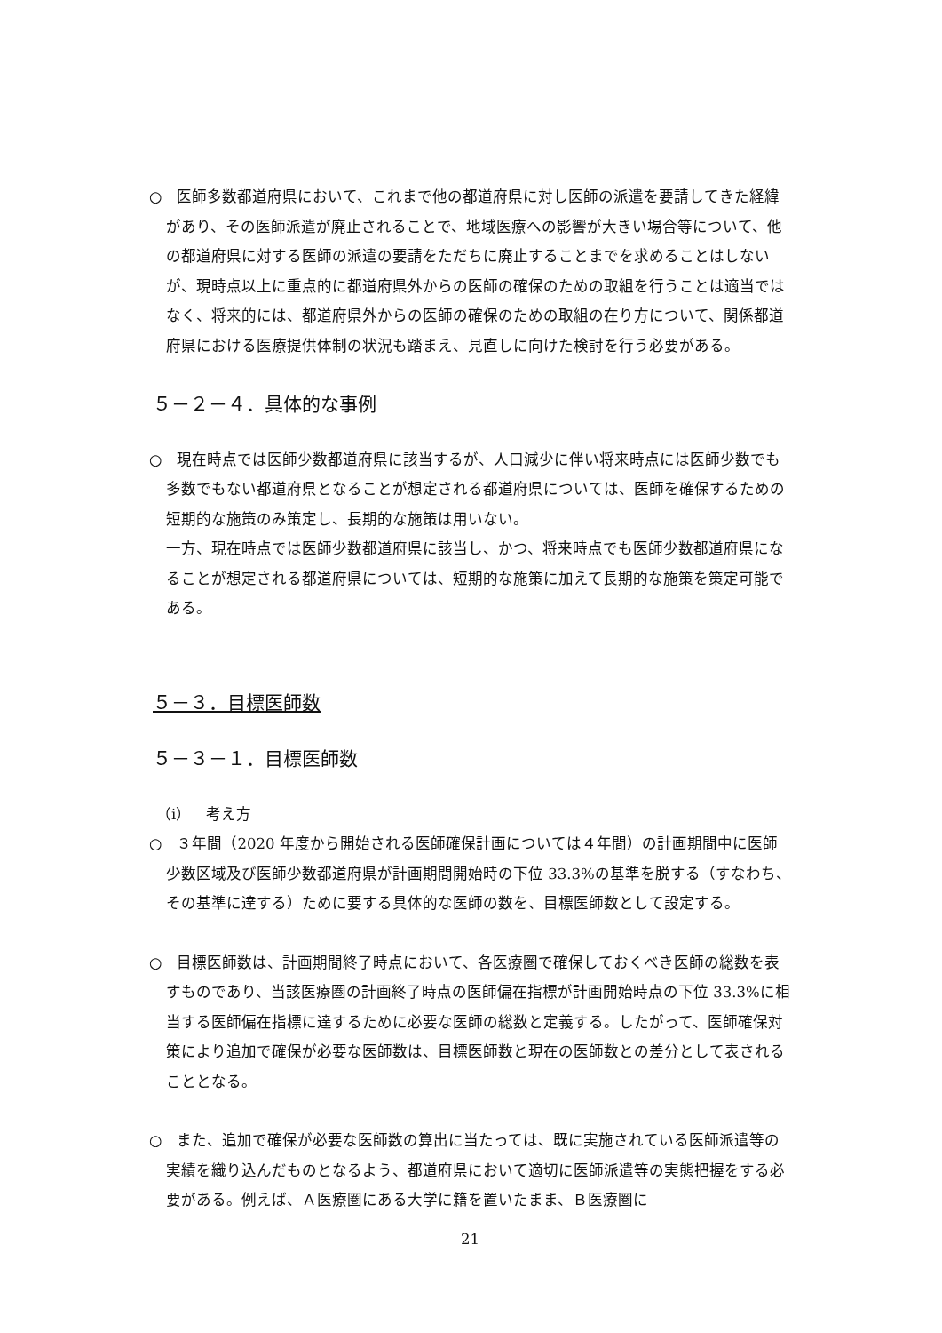○　医師多数都道府県において、これまで他の都道府県に対し医師の派遣を要請してきた経緯があり、その医師派遣が廃止されることで、地域医療への影響が大きい場合等について、他の都道府県に対する医師の派遣の要請をただちに廃止することまでを求めることはしないが、現時点以上に重点的に都道府県外からの医師の確保のための取組を行うことは適当ではなく、将来的には、都道府県外からの医師の確保のための取組の在り方について、関係都道府県における医療提供体制の状況も踏まえ、見直しに向けた検討を行う必要がある。
５－２－４．具体的な事例
○　現在時点では医師少数都道府県に該当するが、人口減少に伴い将来時点には医師少数でも多数でもない都道府県となることが想定される都道府県については、医師を確保するための短期的な施策のみ策定し、長期的な施策は用いない。
一方、現在時点では医師少数都道府県に該当し、かつ、将来時点でも医師少数都道府県になることが想定される都道府県については、短期的な施策に加えて長期的な施策を策定可能である。
５－３．目標医師数
５－３－１．目標医師数
（ⅰ）　考え方
○　３年間（2020 年度から開始される医師確保計画については４年間）の計画期間中に医師少数区域及び医師少数都道府県が計画期間開始時の下位 33.3%の基準を脱する（すなわち、その基準に達する）ために要する具体的な医師の数を、目標医師数として設定する。
○　目標医師数は、計画期間終了時点において、各医療圏で確保しておくべき医師の総数を表すものであり、当該医療圏の計画終了時点の医師偏在指標が計画開始時点の下位 33.3%に相当する医師偏在指標に達するために必要な医師の総数と定義する。したがって、医師確保対策により追加で確保が必要な医師数は、目標医師数と現在の医師数との差分として表されることとなる。
○　また、追加で確保が必要な医師数の算出に当たっては、既に実施されている医師派遣等の実績を織り込んだものとなるよう、都道府県において適切に医師派遣等の実態把握をする必要がある。例えば、Ａ医療圏にある大学に籍を置いたまま、Ｂ医療圏に
21